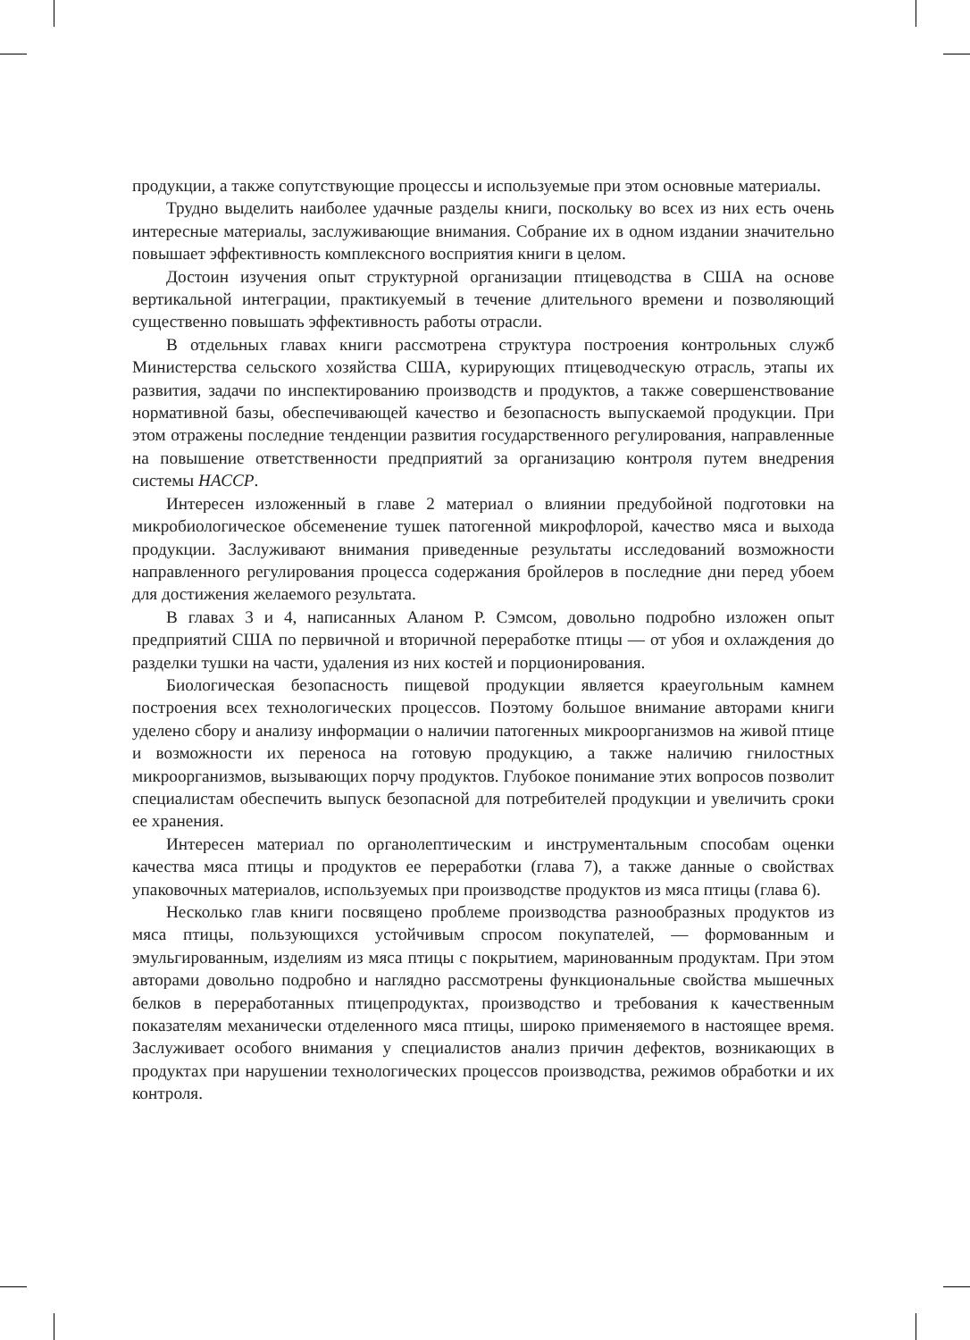продукции, а также сопутствующие процессы и используемые при этом основные материалы.
Трудно выделить наиболее удачные разделы книги, поскольку во всех из них есть очень интересные материалы, заслуживающие внимания. Собрание их в одном издании значительно повышает эффективность комплексного восприятия книги в целом.
Достоин изучения опыт структурной организации птицеводства в США на основе вертикальной интеграции, практикуемый в течение длительного времени и позволяющий существенно повышать эффективность работы отрасли.
В отдельных главах книги рассмотрена структура построения контрольных служб Министерства сельского хозяйства США, курирующих птицеводческую отрасль, этапы их развития, задачи по инспектированию производств и продуктов, а также совершенствование нормативной базы, обеспечивающей качество и безопасность выпускаемой продукции. При этом отражены последние тенденции развития государственного регулирования, направленные на повышение ответственности предприятий за организацию контроля путем внедрения системы НАССР.
Интересен изложенный в главе 2 материал о влиянии предубойной подготовки на микробиологическое обсеменение тушек патогенной микрофлорой, качество мяса и выхода продукции. Заслуживают внимания приведенные результаты исследований возможности направленного регулирования процесса содержания бройлеров в последние дни перед убоем для достижения желаемого результата.
В главах 3 и 4, написанных Аланом Р. Сэмсом, довольно подробно изложен опыт предприятий США по первичной и вторичной переработке птицы — от убоя и охлаждения до разделки тушки на части, удаления из них костей и порционирования.
Биологическая безопасность пищевой продукции является краеугольным камнем построения всех технологических процессов. Поэтому большое внимание авторами книги уделено сбору и анализу информации о наличии патогенных микроорганизмов на живой птице и возможности их переноса на готовую продукцию, а также наличию гнилостных микроорганизмов, вызывающих порчу продуктов. Глубокое понимание этих вопросов позволит специалистам обеспечить выпуск безопасной для потребителей продукции и увеличить сроки ее хранения.
Интересен материал по органолептическим и инструментальным способам оценки качества мяса птицы и продуктов ее переработки (глава 7), а также данные о свойствах упаковочных материалов, используемых при производстве продуктов из мяса птицы (глава 6).
Несколько глав книги посвящено проблеме производства разнообразных продуктов из мяса птицы, пользующихся устойчивым спросом покупателей, — формованным и эмульгированным, изделиям из мяса птицы с покрытием, маринованным продуктам. При этом авторами довольно подробно и наглядно рассмотрены функциональные свойства мышечных белков в переработанных птицепродуктах, производство и требования к качественным показателям механически отделенного мяса птицы, широко применяемого в настоящее время. Заслуживает особого внимания у специалистов анализ причин дефектов, возникающих в продуктах при нарушении технологических процессов производства, режимов обработки и их контроля.